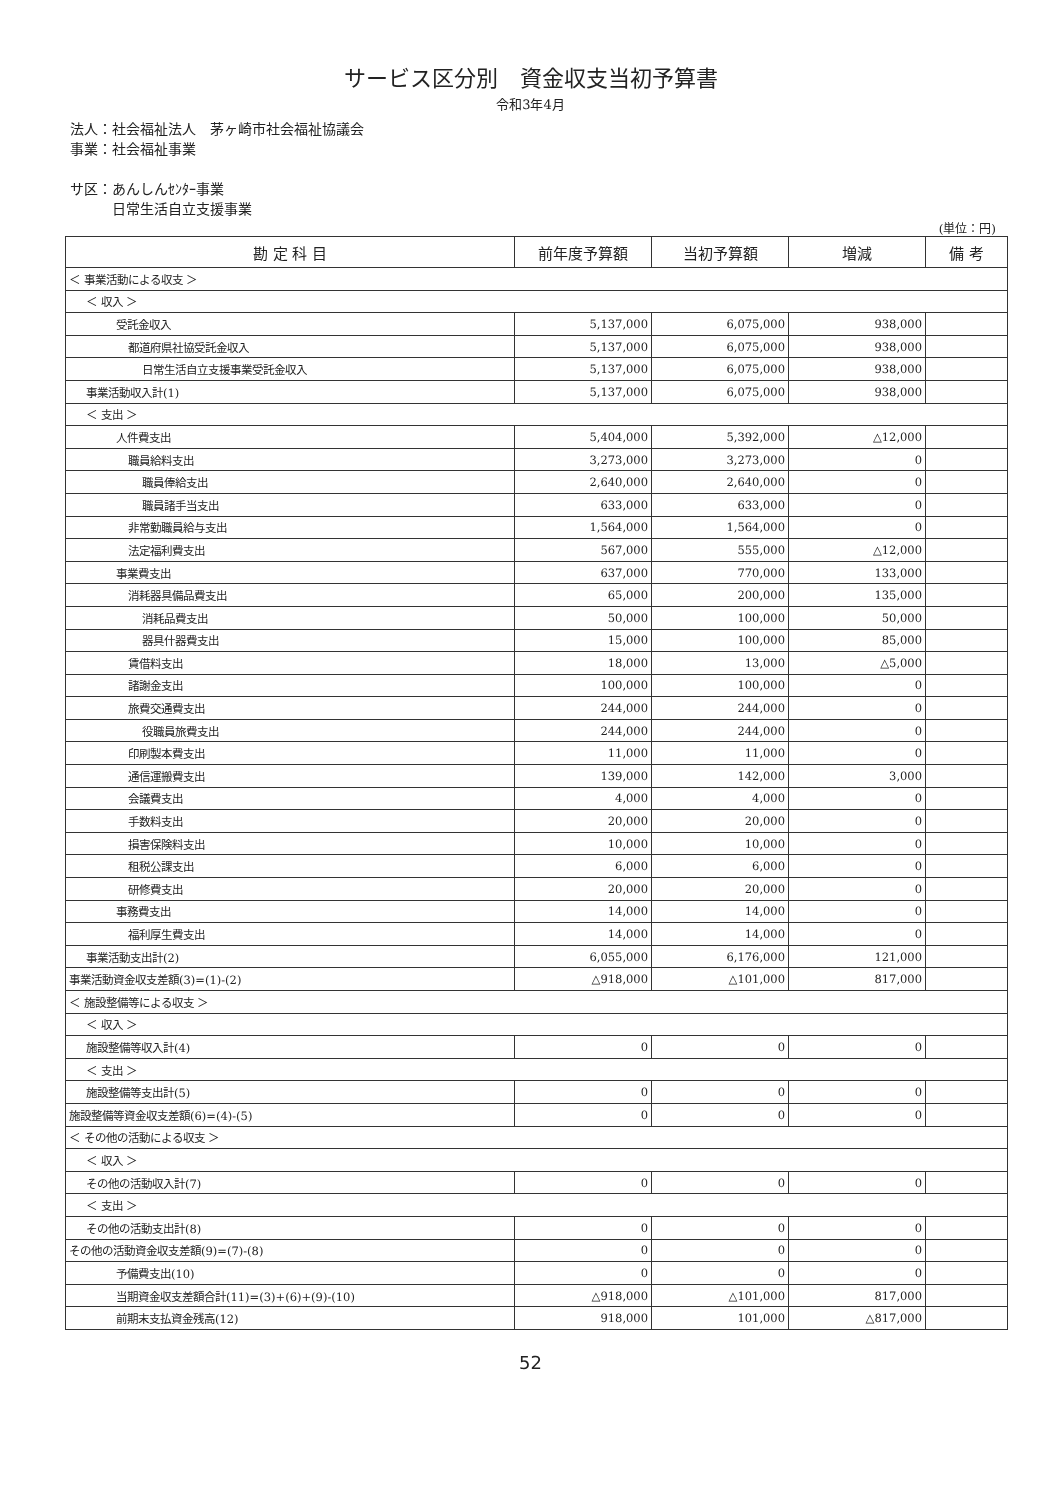サービス区分別　資金収支当初予算書
令和3年4月
法人：社会福祉法人　茅ヶ崎市社会福祉協議会
事業：社会福祉事業
サ区：あんしんｾﾝﾀｰ事業
　　　日常生活自立支援事業
(単位：円)
| 勘 定 科 目 | 前年度予算額 | 当初予算額 | 増減 | 備 考 |
| --- | --- | --- | --- | --- |
| ＜ 事業活動による収支 ＞ | | | | |
| ＜ 収入 ＞ | | | | |
| 受託金収入 | 5,137,000 | 6,075,000 | 938,000 | |
| 都道府県社協受託金収入 | 5,137,000 | 6,075,000 | 938,000 | |
| 日常生活自立支援事業受託金収入 | 5,137,000 | 6,075,000 | 938,000 | |
| 事業活動収入計(1) | 5,137,000 | 6,075,000 | 938,000 | |
| ＜ 支出 ＞ | | | | |
| 人件費支出 | 5,404,000 | 5,392,000 | △12,000 | |
| 職員給料支出 | 3,273,000 | 3,273,000 | 0 | |
| 職員俸給支出 | 2,640,000 | 2,640,000 | 0 | |
| 職員諸手当支出 | 633,000 | 633,000 | 0 | |
| 非常勤職員給与支出 | 1,564,000 | 1,564,000 | 0 | |
| 法定福利費支出 | 567,000 | 555,000 | △12,000 | |
| 事業費支出 | 637,000 | 770,000 | 133,000 | |
| 消耗器具備品費支出 | 65,000 | 200,000 | 135,000 | |
| 消耗品費支出 | 50,000 | 100,000 | 50,000 | |
| 器具什器費支出 | 15,000 | 100,000 | 85,000 | |
| 賃借料支出 | 18,000 | 13,000 | △5,000 | |
| 諸謝金支出 | 100,000 | 100,000 | 0 | |
| 旅費交通費支出 | 244,000 | 244,000 | 0 | |
| 役職員旅費支出 | 244,000 | 244,000 | 0 | |
| 印刷製本費支出 | 11,000 | 11,000 | 0 | |
| 通信運搬費支出 | 139,000 | 142,000 | 3,000 | |
| 会議費支出 | 4,000 | 4,000 | 0 | |
| 手数料支出 | 20,000 | 20,000 | 0 | |
| 損害保険料支出 | 10,000 | 10,000 | 0 | |
| 租税公課支出 | 6,000 | 6,000 | 0 | |
| 研修費支出 | 20,000 | 20,000 | 0 | |
| 事務費支出 | 14,000 | 14,000 | 0 | |
| 福利厚生費支出 | 14,000 | 14,000 | 0 | |
| 事業活動支出計(2) | 6,055,000 | 6,176,000 | 121,000 | |
| 事業活動資金収支差額(3)=(1)-(2) | △918,000 | △101,000 | 817,000 | |
| ＜ 施設整備等による収支 ＞ | | | | |
| ＜ 収入 ＞ | | | | |
| 施設整備等収入計(4) | 0 | 0 | 0 | |
| ＜ 支出 ＞ | | | | |
| 施設整備等支出計(5) | 0 | 0 | 0 | |
| 施設整備等資金収支差額(6)=(4)-(5) | 0 | 0 | 0 | |
| ＜ その他の活動による収支 ＞ | | | | |
| ＜ 収入 ＞ | | | | |
| その他の活動収入計(7) | 0 | 0 | 0 | |
| ＜ 支出 ＞ | | | | |
| その他の活動支出計(8) | 0 | 0 | 0 | |
| その他の活動資金収支差額(9)=(7)-(8) | 0 | 0 | 0 | |
| 予備費支出(10) | 0 | 0 | 0 | |
| 当期資金収支差額合計(11)=(3)+(6)+(9)-(10) | △918,000 | △101,000 | 817,000 | |
| 前期末支払資金残高(12) | 918,000 | 101,000 | △817,000 | |
52